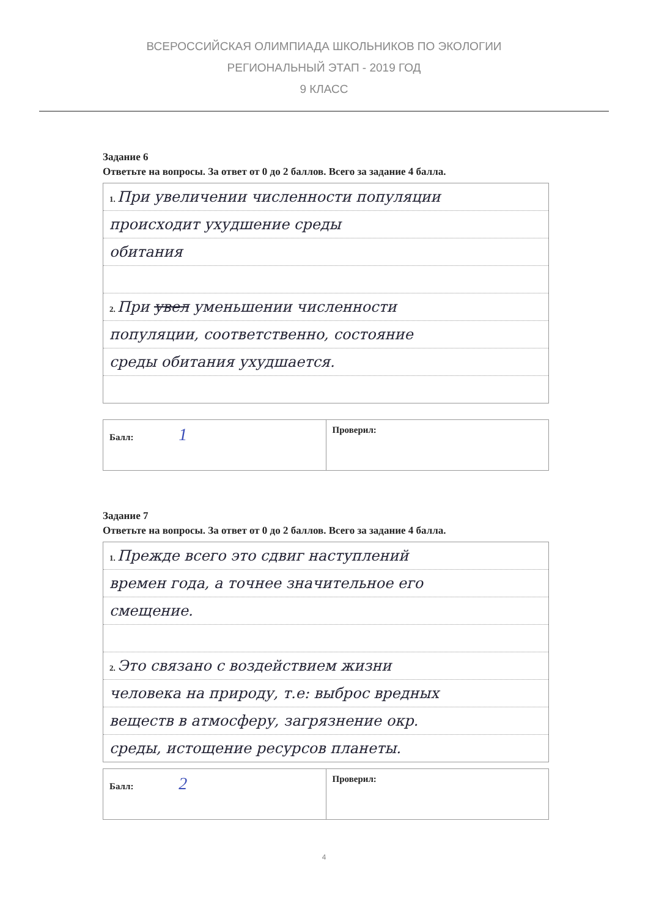ВСЕРОССИЙСКАЯ ОЛИМПИАДА ШКОЛЬНИКОВ ПО ЭКОЛОГИИ
РЕГИОНАЛЬНЫЙ ЭТАП - 2019 ГОД
9 КЛАСС
Задание 6
Ответьте на вопросы. За ответ от 0 до 2 баллов. Всего за задание 4 балла.
1. При увеличении численности популяции
происходит ухудшение среды
обитания
2. При увел уменьшении численности
популяции, соответственно, состояние
среды обитания ухудшается.
| Балл: 1 | Проверил: |
Задание 7
Ответьте на вопросы. За ответ от 0 до 2 баллов. Всего за задание 4 балла.
1. Прежде всего это сдвиг наступлений
времен года, а точнее значительное его
смещение.
2. Это связано с воздействием жизни
человека на природу, т.е: выброс вредных
веществ в атмосферу, загрязнение окр.
среды, истощение ресурсов планеты.
| Балл: 2 | Проверил: |
4